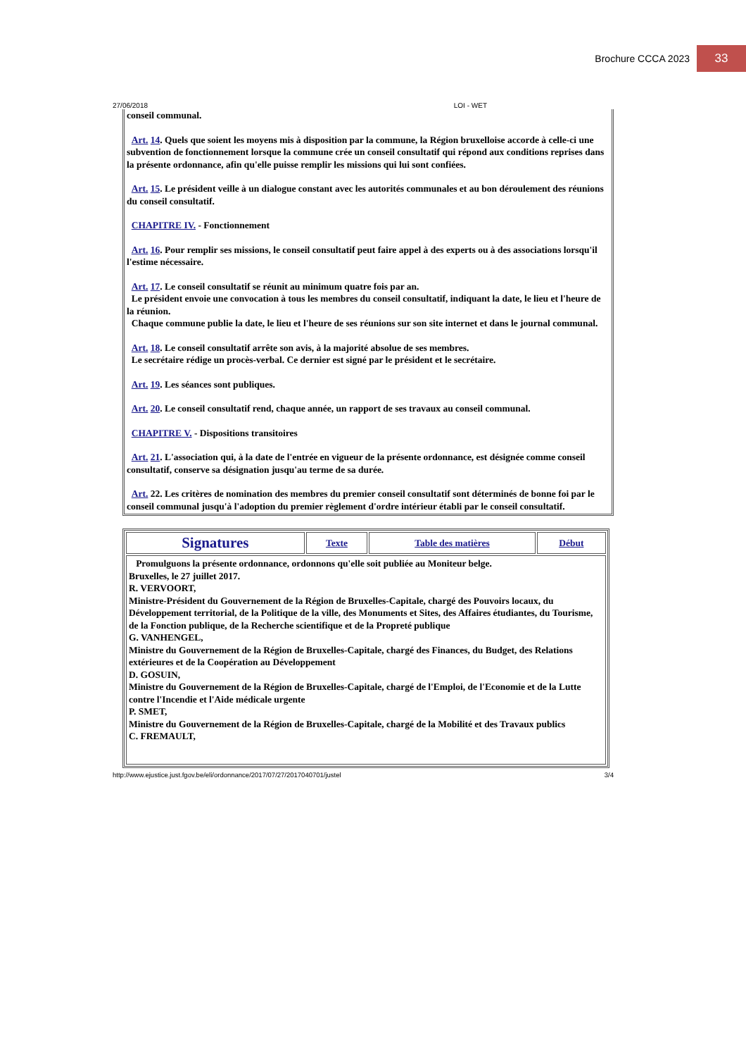Brochure CCCA 2023
33
27/06/2018 LOI - WET
conseil communal.
Art. 14. Quels que soient les moyens mis à disposition par la commune, la Région bruxelloise accorde à celle-ci une subvention de fonctionnement lorsque la commune crée un conseil consultatif qui répond aux conditions reprises dans la présente ordonnance, afin qu'elle puisse remplir les missions qui lui sont confiées.
Art. 15. Le président veille à un dialogue constant avec les autorités communales et au bon déroulement des réunions du conseil consultatif.
CHAPITRE IV. - Fonctionnement
Art. 16. Pour remplir ses missions, le conseil consultatif peut faire appel à des experts ou à des associations lorsqu'il l'estime nécessaire.
Art. 17. Le conseil consultatif se réunit au minimum quatre fois par an.
Le président envoie une convocation à tous les membres du conseil consultatif, indiquant la date, le lieu et l'heure de la réunion.
Chaque commune publie la date, le lieu et l'heure de ses réunions sur son site internet et dans le journal communal.
Art. 18. Le conseil consultatif arrête son avis, à la majorité absolue de ses membres.
Le secrétaire rédige un procès-verbal. Ce dernier est signé par le président et le secrétaire.
Art. 19. Les séances sont publiques.
Art. 20. Le conseil consultatif rend, chaque année, un rapport de ses travaux au conseil communal.
CHAPITRE V. - Dispositions transitoires
Art. 21. L'association qui, à la date de l'entrée en vigueur de la présente ordonnance, est désignée comme conseil consultatif, conserve sa désignation jusqu'au terme de sa durée.
Art. 22. Les critères de nomination des membres du premier conseil consultatif sont déterminés de bonne foi par le conseil communal jusqu'à l'adoption du premier règlement d'ordre intérieur établi par le conseil consultatif.
| Signatures | Texte | Table des matières | Début |
| Promulguons la présente ordonnance, ordonnons qu'elle soit publiée au Moniteur belge. Bruxelles, le 27 juillet 2017. R. VERVOORT, Ministre-Président du Gouvernement de la Région de Bruxelles-Capitale, chargé des Pouvoirs locaux, du Développement territorial, de la Politique de la ville, des Monuments et Sites, des Affaires étudiantes, du Tourisme, de la Fonction publique, de la Recherche scientifique et de la Propreté publique G. VANHENGEL, Ministre du Gouvernement de la Région de Bruxelles-Capitale, chargé des Finances, du Budget, des Relations extérieures et de la Coopération au Développement D. GOSUIN, Ministre du Gouvernement de la Région de Bruxelles-Capitale, chargé de l'Emploi, de l'Economie et de la Lutte contre l'Incendie et l'Aide médicale urgente P. SMET, Ministre du Gouvernement de la Région de Bruxelles-Capitale, chargé de la Mobilité et des Travaux publics C. FREMAULT, | | | |
http://www.ejustice.just.fgov.be/eli/ordonnance/2017/07/27/2017040701/justel 3/4